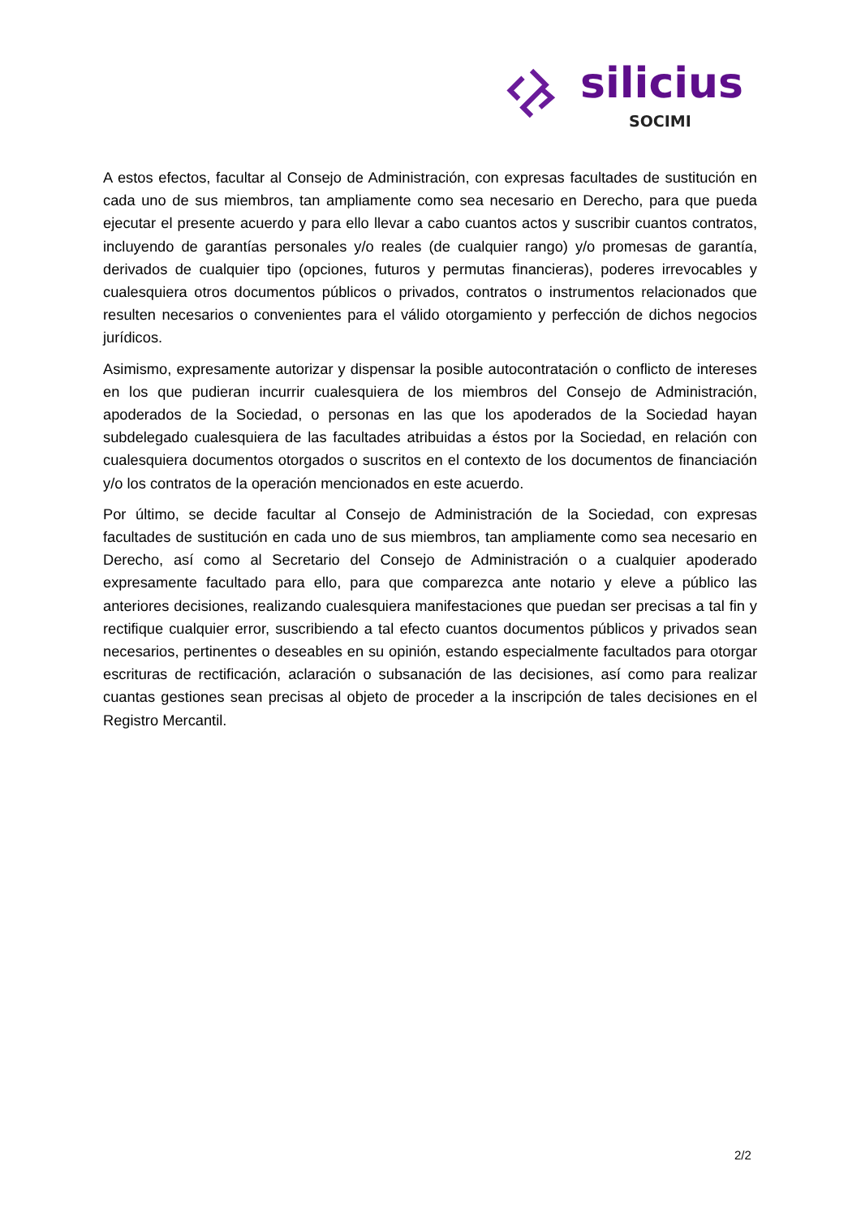silicius
SOCIMI
A estos efectos, facultar al Consejo de Administración, con expresas facultades de sustitución en cada uno de sus miembros, tan ampliamente como sea necesario en Derecho, para que pueda ejecutar el presente acuerdo y para ello llevar a cabo cuantos actos y suscribir cuantos contratos, incluyendo de garantías personales y/o reales (de cualquier rango) y/o promesas de garantía, derivados de cualquier tipo (opciones, futuros y permutas financieras), poderes irrevocables y cualesquiera otros documentos públicos o privados, contratos o instrumentos relacionados que resulten necesarios o convenientes para el válido otorgamiento y perfección de dichos negocios jurídicos.
Asimismo, expresamente autorizar y dispensar la posible autocontratación o conflicto de intereses en los que pudieran incurrir cualesquiera de los miembros del Consejo de Administración, apoderados de la Sociedad, o personas en las que los apoderados de la Sociedad hayan subdelegado cualesquiera de las facultades atribuidas a éstos por la Sociedad, en relación con cualesquiera documentos otorgados o suscritos en el contexto de los documentos de financiación y/o los contratos de la operación mencionados en este acuerdo.
Por último, se decide facultar al Consejo de Administración de la Sociedad, con expresas facultades de sustitución en cada uno de sus miembros, tan ampliamente como sea necesario en Derecho, así como al Secretario del Consejo de Administración o a cualquier apoderado expresamente facultado para ello, para que comparezca ante notario y eleve a público las anteriores decisiones, realizando cualesquiera manifestaciones que puedan ser precisas a tal fin y rectifique cualquier error, suscribiendo a tal efecto cuantos documentos públicos y privados sean necesarios, pertinentes o deseables en su opinión, estando especialmente facultados para otorgar escrituras de rectificación, aclaración o subsanación de las decisiones, así como para realizar cuantas gestiones sean precisas al objeto de proceder a la inscripción de tales decisiones en el Registro Mercantil.
2/2